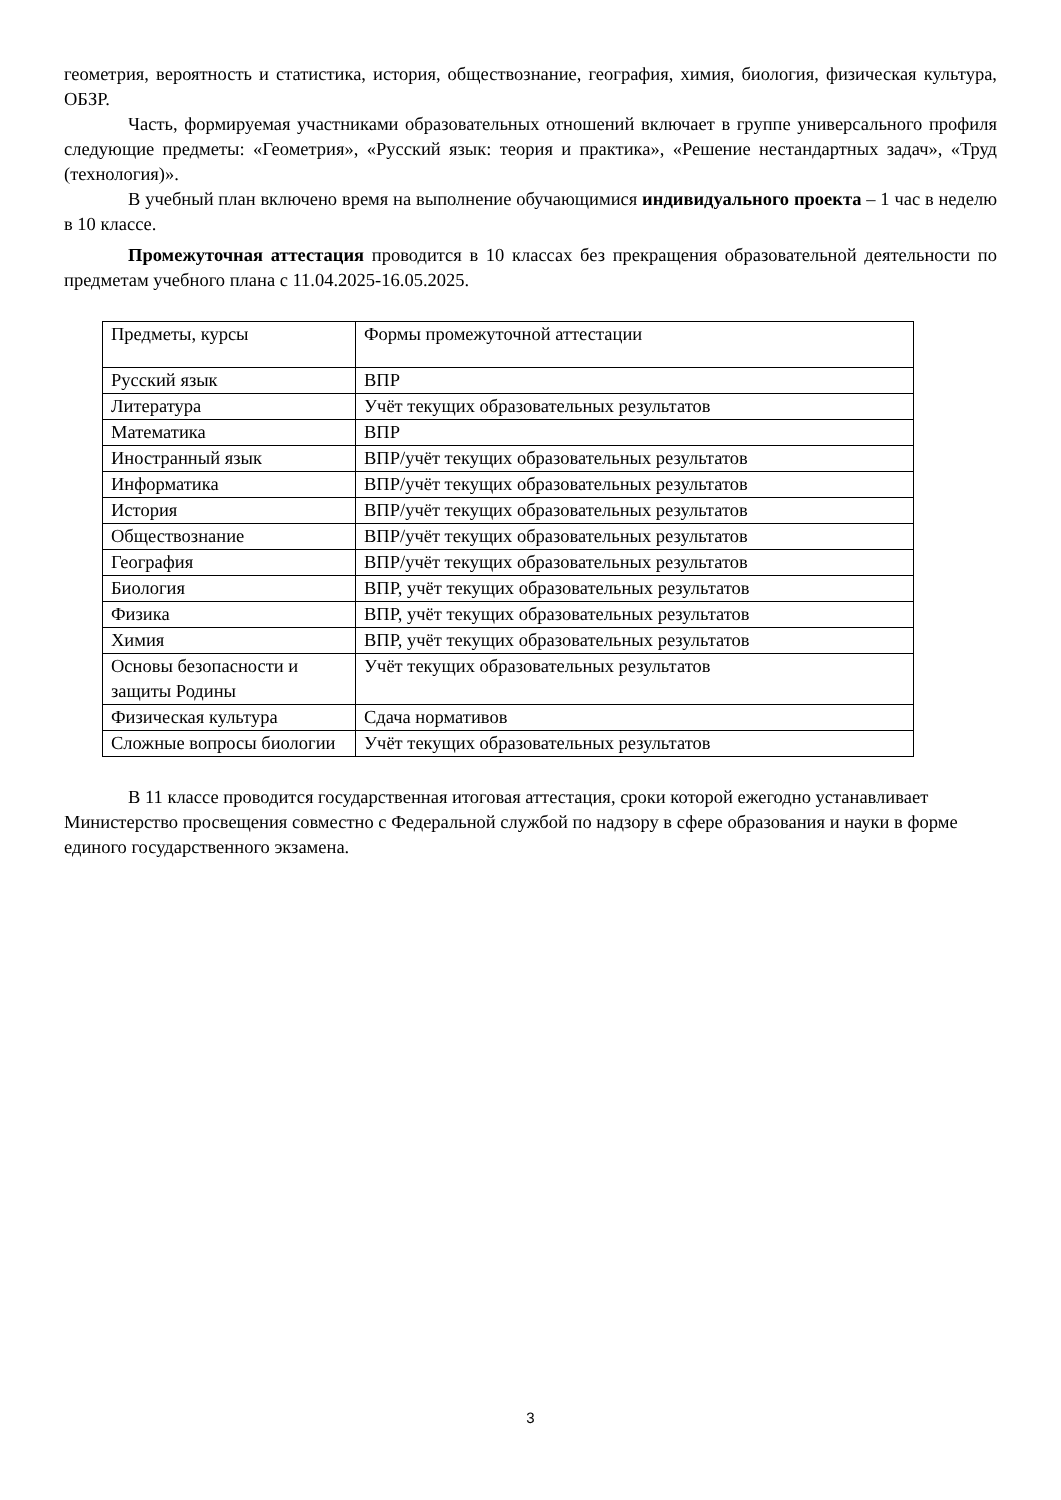геометрия, вероятность и статистика, история, обществознание, география, химия, биология, физическая культура, ОБЗР.
Часть, формируемая участниками образовательных отношений включает в группе универсального профиля следующие предметы: «Геометрия», «Русский язык: теория и практика», «Решение нестандартных задач», «Труд (технология)».
В учебный план включено время на выполнение обучающимися индивидуального проекта – 1 час в неделю в 10 классе.
Промежуточная аттестация проводится в 10 классах без прекращения образовательной деятельности по предметам учебного плана с 11.04.2025-16.05.2025.
| Предметы, курсы | Формы промежуточной аттестации |
| Русский язык | ВПР |
| Литература | Учёт текущих образовательных результатов |
| Математика | ВПР |
| Иностранный язык | ВПР/учёт текущих образовательных результатов |
| Информатика | ВПР/учёт текущих образовательных результатов |
| История | ВПР/учёт текущих образовательных результатов |
| Обществознание | ВПР/учёт текущих образовательных результатов |
| География | ВПР/учёт текущих образовательных результатов |
| Биология | ВПР, учёт текущих образовательных результатов |
| Физика | ВПР, учёт текущих образовательных результатов |
| Химия | ВПР, учёт текущих образовательных результатов |
| Основы безопасности и защиты Родины | Учёт текущих образовательных результатов |
| Физическая культура | Сдача нормативов |
| Сложные вопросы биологии | Учёт текущих образовательных результатов |
В 11 классе проводится государственная итоговая аттестация, сроки которой ежегодно устанавливает Министерство просвещения совместно с Федеральной службой по надзору в сфере образования и науки в форме единого государственного экзамена.
3